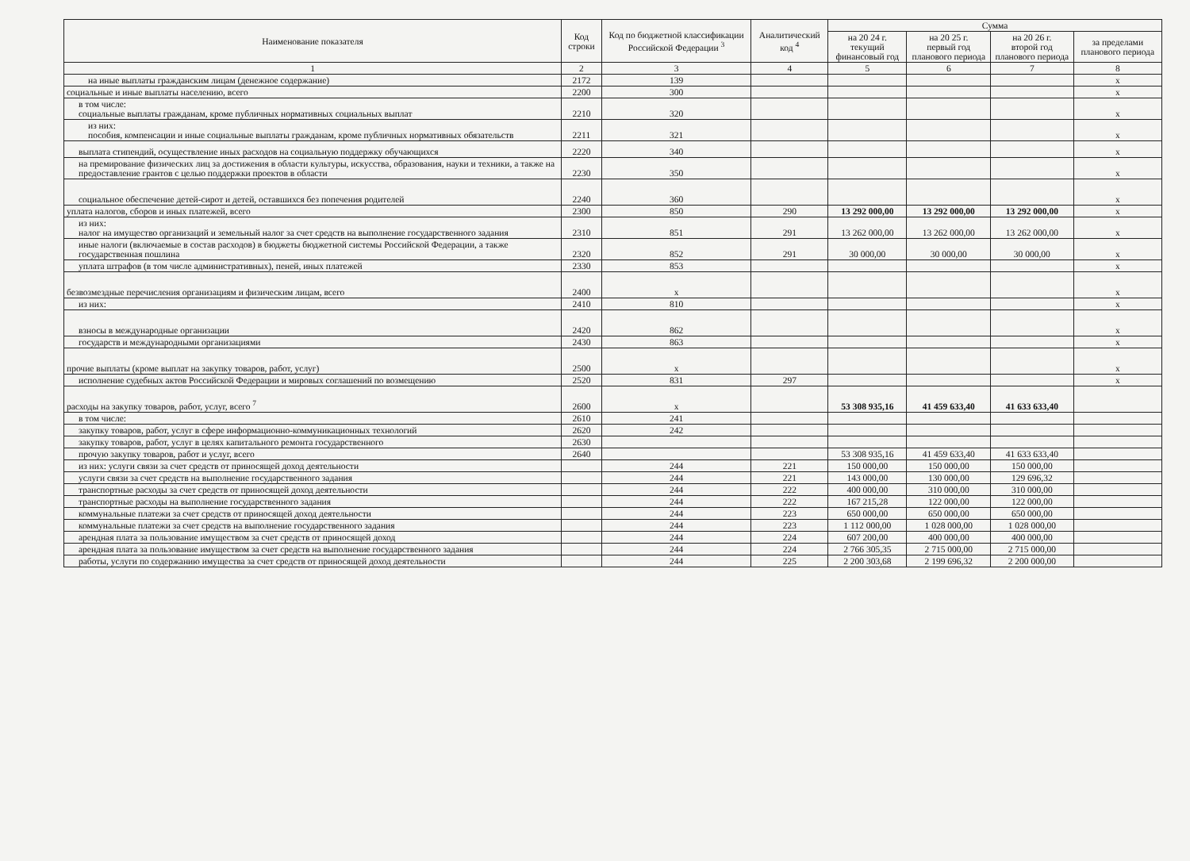| Наименование показателя | Код строки | Код по бюджетной классификации Российской Федерации <sup>3</sup> | Аналитический код <sup>4</sup> | Сумма | | | |
| --- | --- | --- | --- | --- | --- | --- | --- |
| | | | | на 20 24 г. текущий финансовый год | на 20 25 г. первый год планового периода | на 20 26 г. второй год планового периода | за пределами планового периода |
| 1 | 2 | 3 | 4 | 5 | 6 | 7 | 8 |
| на иные выплаты гражданским лицам (денежное содержание) | 2172 | 139 | | | | | x |
| социальные и иные выплаты населению, всего | 2200 | 300 | | | | | x |
| в том числе: социальные выплаты гражданам, кроме публичных нормативных социальных выплат | 2210 | 320 | | | | | x |
| из них: пособия, компенсации и иные социальные выплаты гражданам, кроме публичных нормативных обязательств | 2211 | 321 | | | | | x |
| выплата стипендий, осуществление иных расходов на социальную поддержку обучающихся | 2220 | 340 | | | | | x |
| на премирование физических лиц за достижения в области культуры, искусства, образования, науки и техники, а также на предоставление грантов с целью поддержки проектов в области | 2230 | 350 | | | | | x |
| социальное обеспечение детей-сирот и детей, оставшихся без попечения родителей | 2240 | 360 | | | | | x |
| уплата налогов, сборов и иных платежей, всего | 2300 | 850 | 290 | 13 292 000,00 | 13 292 000,00 | 13 292 000,00 | x |
| из них: налог на имущество организаций и земельный налог за счет средств на выполнение государственного задания | 2310 | 851 | 291 | 13 262 000,00 | 13 262 000,00 | 13 262 000,00 | x |
| иные налоги (включаемые в состав расходов) в бюджеты бюджетной системы Российской Федерации, а также государственная пошлина | 2320 | 852 | 291 | 30 000,00 | 30 000,00 | 30 000,00 | x |
| уплата штрафов (в том числе административных), пеней, иных платежей | 2330 | 853 | | | | | x |
| безвозмездные перечисления организациям и физическим лицам, всего | 2400 | x | | | | | x |
| из них: | 2410 | 810 | | | | | x |
| взносы в международные организации | 2420 | 862 | | | | | x |
| государств и международными организациями | 2430 | 863 | | | | | x |
| прочие выплаты (кроме выплат на закупку товаров, работ, услуг) | 2500 | x | | | | | x |
| исполнение судебных актов Российской Федерации и мировых соглашений по возмещению | 2520 | 831 | 297 | | | | x |
| расходы на закупку товаров, работ, услуг, всего <sup>7</sup> | 2600 | x | | 53 308 935,16 | 41 459 633,40 | 41 633 633,40 | |
| в том числе: | 2610 | 241 | | | | | |
| закупку товаров, работ, услуг в сфере информационно-коммуникационных технологий | 2620 | 242 | | | | | |
| закупку товаров, работ, услуг в целях капитального ремонта государственного | 2630 | | | | | | |
| прочую закупку товаров, работ и услуг, всего | 2640 | | | 53 308 935,16 | 41 459 633,40 | 41 633 633,40 | |
| из них: услуги связи за счет средств от приносящей доход деятельности | | 244 | 221 | 150 000,00 | 150 000,00 | 150 000,00 | |
| услуги связи за счет средств на выполнение государственного задания | | 244 | 221 | 143 000,00 | 130 000,00 | 129 696,32 | |
| транспортные расходы за счет средств от приносящей доход деятельности | | 244 | 222 | 400 000,00 | 310 000,00 | 310 000,00 | |
| транспортные расходы на выполнение государственного задания | | 244 | 222 | 167 215,28 | 122 000,00 | 122 000,00 | |
| коммунальные платежи за счет средств от приносящей доход деятельности | | 244 | 223 | 650 000,00 | 650 000,00 | 650 000,00 | |
| коммунальные платежи за счет средств на выполнение государственного задания | | 244 | 223 | 1 112 000,00 | 1 028 000,00 | 1 028 000,00 | |
| арендная плата за пользование имуществом за счет средств от приносящей доход | | 244 | 224 | 607 200,00 | 400 000,00 | 400 000,00 | |
| арендная плата за пользование имуществом за счет средств на выполнение государственного задания | | 244 | 224 | 2 766 305,35 | 2 715 000,00 | 2 715 000,00 | |
| работы, услуги по содержанию имущества за счет средств от приносящей доход деятельности | | 244 | 225 | 2 200 303,68 | 2 199 696,32 | 2 200 000,00 | |